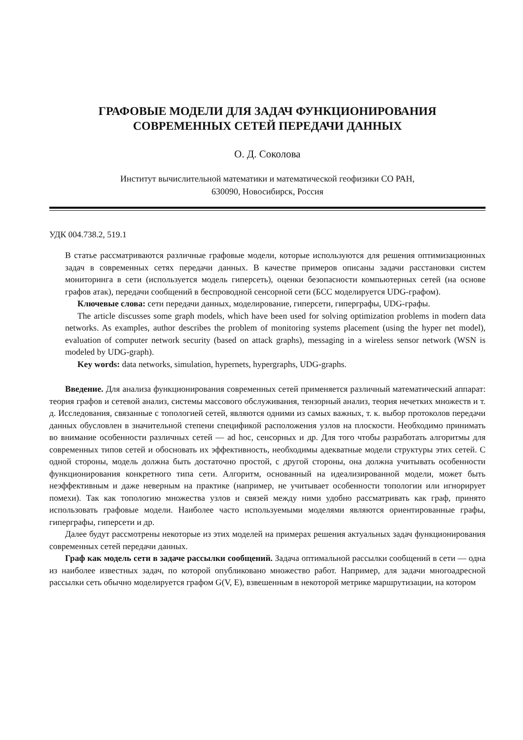ГРАФОВЫЕ МОДЕЛИ ДЛЯ ЗАДАЧ ФУНКЦИОНИРОВАНИЯ
СОВРЕМЕННЫХ СЕТЕЙ ПЕРЕДАЧИ ДАННЫХ
О. Д. Соколова
Институт вычислительной математики и математической геофизики СО РАН,
630090, Новосибирск, Россия
УДК 004.738.2, 519.1
В статье рассматриваются различные графовые модели, которые используются для решения оптимизационных задач в современных сетях передачи данных. В качестве примеров описаны задачи расстановки систем мониторинга в сети (используется модель гиперсеть), оценки безопасности компьютерных сетей (на основе графов атак), передачи сообщений в беспроводной сенсорной сети (БСС моделируется UDG-графом).
Ключевые слова: сети передачи данных, моделирование, гиперсети, гиперграфы, UDG-графы.
The article discusses some graph models, which have been used for solving optimization problems in modern data networks. As examples, author describes the problem of monitoring systems placement (using the hyper net model), evaluation of computer network security (based on attack graphs), messaging in a wireless sensor network (WSN is modeled by UDG-graph).
Key words: data networks, simulation, hypernets, hypergraphs, UDG-graphs.
Введение. Для анализа функционирования современных сетей применяется различный математический аппарат: теория графов и сетевой анализ, системы массового обслуживания, тензорный анализ, теория нечетких множеств и т. д. Исследования, связанные с топологией сетей, являются одними из самых важных, т. к. выбор протоколов передачи данных обусловлен в значительной степени спецификой расположения узлов на плоскости. Необходимо принимать во внимание особенности различных сетей — ad hoc, сенсорных и др. Для того чтобы разработать алгоритмы для современных типов сетей и обосновать их эффективность, необходимы адекватные модели структуры этих сетей. С одной стороны, модель должна быть достаточно простой, с другой стороны, она должна учитывать особенности функционирования конкретного типа сети. Алгоритм, основанный на идеализированной модели, может быть неэффективным и даже неверным на практике (например, не учитывает особенности топологии или игнорирует помехи). Так как топологию множества узлов и связей между ними удобно рассматривать как граф, принято использовать графовые модели. Наиболее часто используемыми моделями являются ориентированные графы, гиперграфы, гиперсети и др.
Далее будут рассмотрены некоторые из этих моделей на примерах решения актуальных задач функционирования современных сетей передачи данных.
Граф как модель сети в задаче рассылки сообщений. Задача оптимальной рассылки сообщений в сети — одна из наиболее известных задач, по которой опубликовано множество работ. Например, для задачи многоадресной рассылки сеть обычно моделируется графом G(V, E), взвешенным в некоторой метрике маршрутизации, на котором